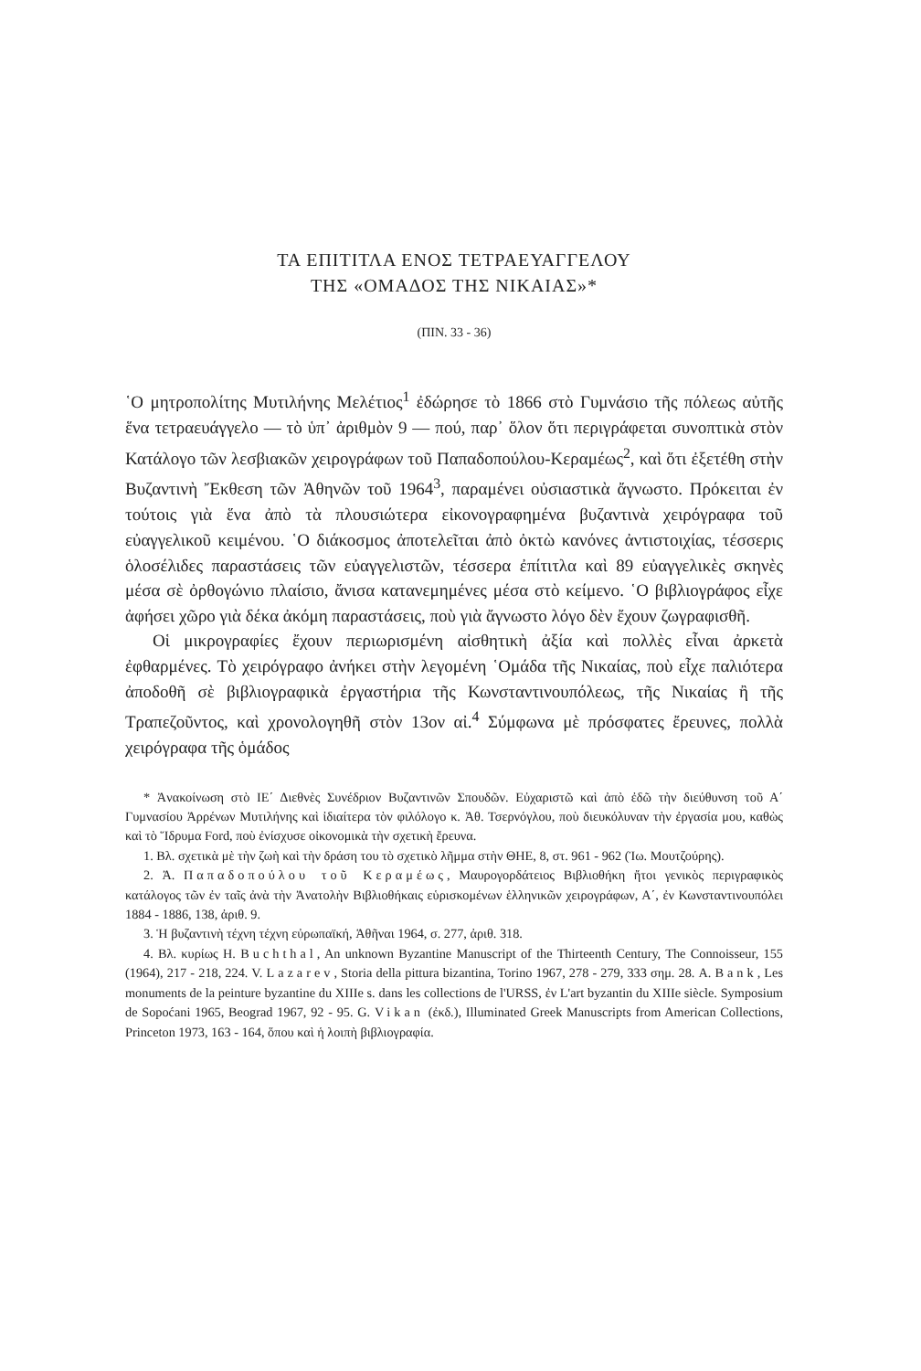ΤΑ ΕΠΙΤΙΤΛΑ ΕΝΟΣ ΤΕΤΡΑΕΥΑΓΓΕΛΟΥ
ΤΗΣ «ΟΜΑΔΟΣ ΤΗΣ ΝΙΚΑΙΑΣ»*
(ΠΙΝ. 33 - 36)
῾Ο μητροπολίτης Μυτιλήνης Μελέτιος<sup>1</sup> ἐδώρησε τὸ 1866 στὸ Γυμνάσιο τῆς πόλεως αὐτῆς ἕνα τετραευάγγελο — τὸ ὑπ᾽ ἀριθμὸν 9 — πού, παρ᾽ ὅλον ὅτι περιγράφεται συνοπτικὰ στὸν Κατάλογο τῶν λεσβιακῶν χειρογράφων τοῦ Παπαδοπούλου-Κεραμέως<sup>2</sup>, καὶ ὅτι ἐξετέθη στὴν Βυζαντινὴ Ἔκθεση τῶν Ἀθηνῶν τοῦ 1964<sup>3</sup>, παραμένει οὐσιαστικὰ ἄγνωστο. Πρόκειται ἐν τούτοις γιὰ ἕνα ἀπὸ τὰ πλουσιώτερα εἰκονογραφημένα βυζαντινὰ χειρόγραφα τοῦ εὐαγγελικοῦ κειμένου. ῾Ο διάκοσμος ἀποτελεῖται ἀπὸ ὀκτὼ κανόνες ἀντιστοιχίας, τέσσερις ὁλοσέλιδες παραστάσεις τῶν εὐαγγελιστῶν, τέσσερα ἐπίτιτλα καὶ 89 εὐαγγελικὲς σκηνὲς μέσα σὲ ὀρθογώνιο πλαίσιο, ἄνισα κατανεμημένες μέσα στὸ κείμενο. ῾Ο βιβλιογράφος εἶχε ἀφήσει χῶρο γιὰ δέκα ἀκόμη παραστάσεις, ποὺ γιὰ ἄγνωστο λόγο δὲν ἔχουν ζωγραφισθῆ.
Οἱ μικρογραφίες ἔχουν περιωρισμένη αἰσθητικὴ ἀξία καὶ πολλὲς εἶναι ἀρκετὰ ἐφθαρμένες. Τὸ χειρόγραφο ἀνήκει στὴν λεγομένη ῾Ομάδα τῆς Νικαίας, ποὺ εἶχε παλιότερα ἀποδοθῆ σὲ βιβλιογραφικὰ ἐργαστήρια τῆς Κωνσταντινουπόλεως, τῆς Νικαίας ἢ τῆς Τραπεζοῦντος, καὶ χρονολογηθῆ στὸν 13ον αἰ.<sup>4</sup> Σύμφωνα μὲ πρόσφατες ἔρευνες, πολλὰ χειρόγραφα τῆς ὁμάδος
* Ἀνακοίνωση στὸ ΙΕ΄ Διεθνὲς Συνέδριον Βυζαντινῶν Σπουδῶν. Εὐχαριστῶ καὶ ἀπὸ ἐδῶ τὴν διεύθυνση τοῦ Α΄ Γυμνασίου Ἀρρένων Μυτιλήνης καὶ ἰδιαίτερα τὸν φιλόλογο κ. Ἀθ. Τσερνόγλου, ποὺ διευκόλυναν τὴν ἐργασία μου, καθὼς καὶ τὸ Ἵδρυμα Ford, ποὺ ἐνίσχυσε οἰκονομικὰ τὴν σχετικὴ ἔρευνα.
1. Βλ. σχετικὰ μὲ τὴν ζωὴ καὶ τὴν δράση του τὸ σχετικὸ λῆμμα στὴν ΘΗΕ, 8, στ. 961 - 962 (Ἰω. Μουτζούρης).
2. Ἀ. Παπαδοπούλου τοῦ Κεραμέως, Μαυρογορδάτειος Βιβλιοθήκη ἤτοι γενικὸς περιγραφικὸς κατάλογος τῶν ἐν ταῖς ἀνὰ τὴν Ἀνατολὴν Βιβλιοθήκαις εὑρισκομένων ἑλληνικῶν χειρογράφων, Α΄, ἐν Κωνσταντινουπόλει 1884 - 1886, 138, ἀριθ. 9.
3. Ἡ βυζαντινὴ τέχνη τέχνη εὐρωπαϊκή, Ἀθῆναι 1964, σ. 277, ἀριθ. 318.
4. Βλ. κυρίως H. Buchthal, An unknown Byzantine Manuscript of the Thirteenth Century, The Connoisseur, 155 (1964), 217 - 218, 224. V. Lazarev, Storia della pittura bizantina, Torino 1967, 278 - 279, 333 σημ. 28. A. Bank, Les monuments de la peinture byzantine du XIIIe s. dans les collections de l'URSS, ἐν L'art byzantin du XIIIe siècle. Symposium de Sopoćani 1965, Beograd 1967, 92 - 95. G. Vikan (ἐκδ.), Illuminated Greek Manuscripts from American Collections, Princeton 1973, 163 - 164, ὅπου καὶ ἡ λοιπὴ βιβλιογραφία.